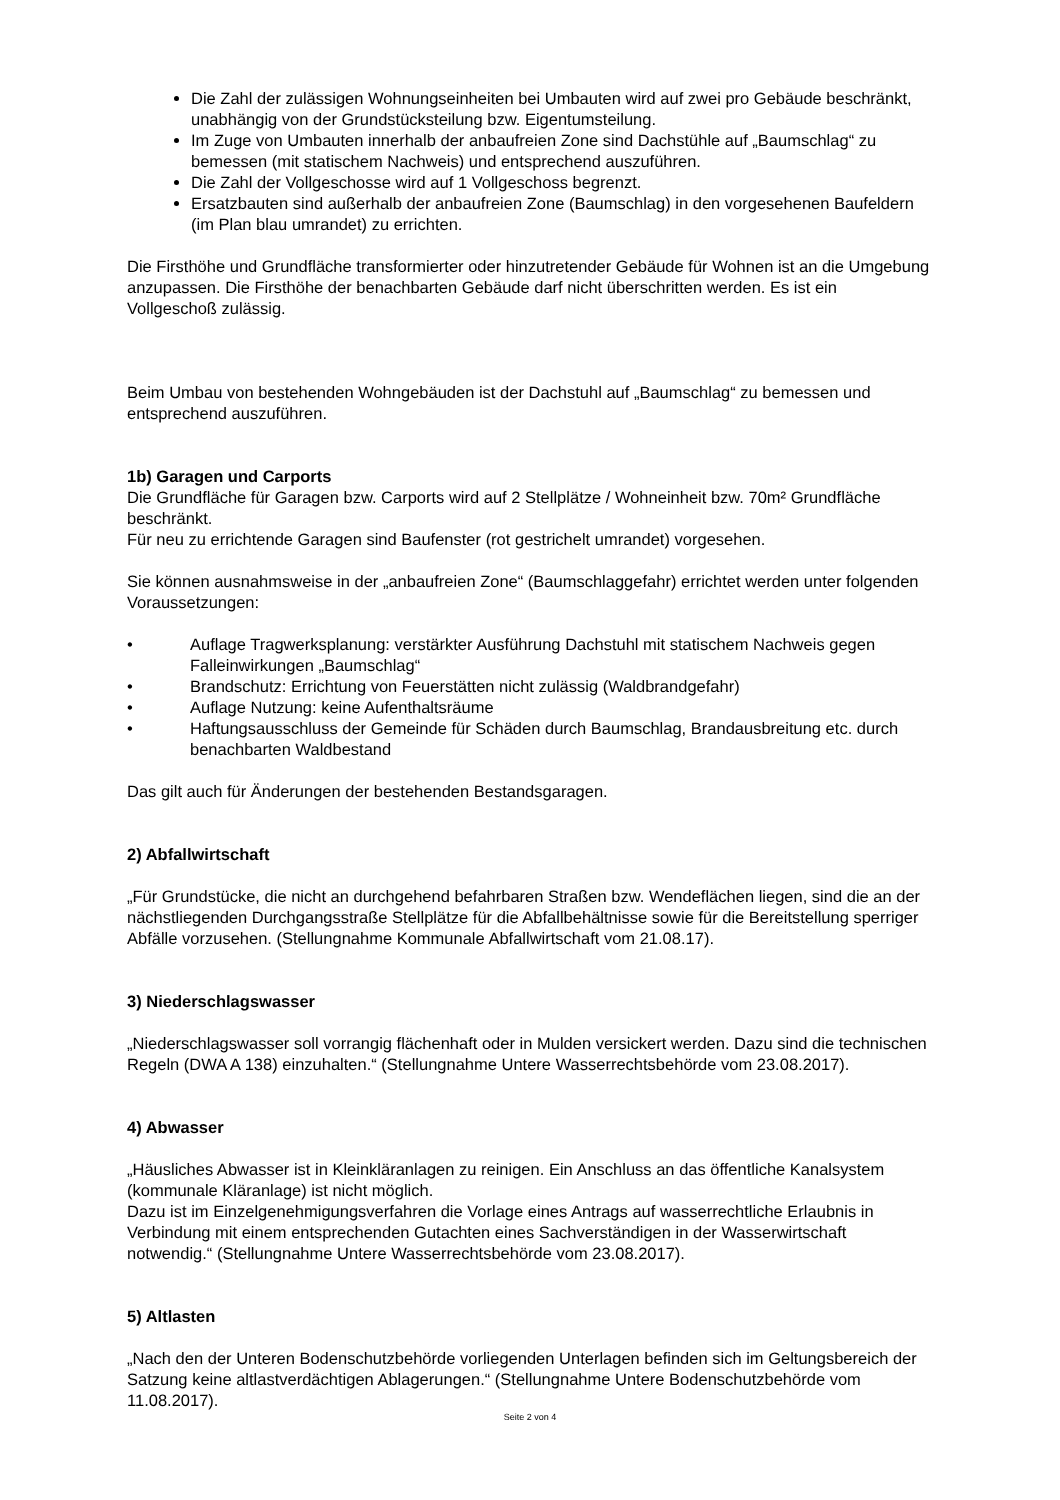Die Zahl der zulässigen Wohnungseinheiten bei Umbauten wird auf zwei pro Gebäude beschränkt, unabhängig von der Grundstücksteilung bzw. Eigentumsteilung.
Im Zuge von Umbauten innerhalb der anbaufreien Zone sind Dachstühle auf „Baumschlag“ zu bemessen (mit statischem Nachweis) und entsprechend auszuführen.
Die Zahl der Vollgeschosse wird auf 1 Vollgeschoss begrenzt.
Ersatzbauten sind außerhalb der anbaufreien Zone (Baumschlag) in den vorgesehenen Baufeldern (im Plan blau umrandet) zu errichten.
Die Firsthöhe und Grundfläche transformierter oder hinzutretender Gebäude für Wohnen ist an die Umgebung anzupassen. Die Firsthöhe der benachbarten Gebäude darf nicht überschritten werden. Es ist ein Vollgeschoß zulässig.
Beim Umbau von bestehenden Wohngebäuden ist der Dachstuhl auf „Baumschlag“ zu bemessen und entsprechend auszuführen.
1b) Garagen und Carports
Die Grundfläche für Garagen bzw. Carports wird auf 2 Stellplätze / Wohneinheit bzw. 70m² Grundfläche beschränkt.
Für neu zu errichtende Garagen sind Baufenster (rot gestrichelt umrandet) vorgesehen.
Sie können ausnahmsweise in der „anbaufreien Zone“ (Baumschlaggefahr) errichtet werden unter folgenden Voraussetzungen:
• Auflage Tragwerksplanung: verstärkter Ausführung Dachstuhl mit statischem Nachweis gegen Falleinwirkungen „Baumschlag“
• Brandschutz: Errichtung von Feuerstätten nicht zulässig (Waldbrandgefahr)
• Auflage Nutzung: keine Aufenthaltsräume
• Haftungsausschluss der Gemeinde für Schäden durch Baumschlag, Brandausbreitung etc. durch benachbarten Waldbestand
Das gilt auch für Änderungen der bestehenden Bestandsgaragen.
2) Abfallwirtschaft
„Für Grundstücke, die nicht an durchgehend befahrbaren Straßen bzw. Wendeflächen liegen, sind die an der nächstliegenden Durchgangsstraße Stellplätze für die Abfallbehältnisse sowie für die Bereitstellung sperriger Abfälle vorzusehen. (Stellungnahme Kommunale Abfallwirtschaft vom 21.08.17).
3) Niederschlagswasser
„Niederschlagswasser soll vorrangig flächenhaft oder in Mulden versickert werden. Dazu sind die technischen Regeln (DWA A 138) einzuhalten.“ (Stellungnahme Untere Wasserrechtsbehörde vom 23.08.2017).
4) Abwasser
„Häusliches Abwasser ist in Kleinkläranlagen zu reinigen. Ein Anschluss an das öffentliche Kanalsystem (kommunale Kläranlage) ist nicht möglich.
Dazu ist im Einzelgenehmigungsverfahren die Vorlage eines Antrags auf wasserrechtliche Erlaubnis in Verbindung mit einem entsprechenden Gutachten eines Sachverständigen in der Wasserwirtschaft notwendig.“ (Stellungnahme Untere Wasserrechtsbehörde vom 23.08.2017).
5) Altlasten
„Nach den der Unteren Bodenschutzbehörde vorliegenden Unterlagen befinden sich im Geltungsbereich der Satzung keine altlastverdächtigen Ablagerungen.“ (Stellungnahme Untere Bodenschutzbehörde vom 11.08.2017).
Seite 2 von 4